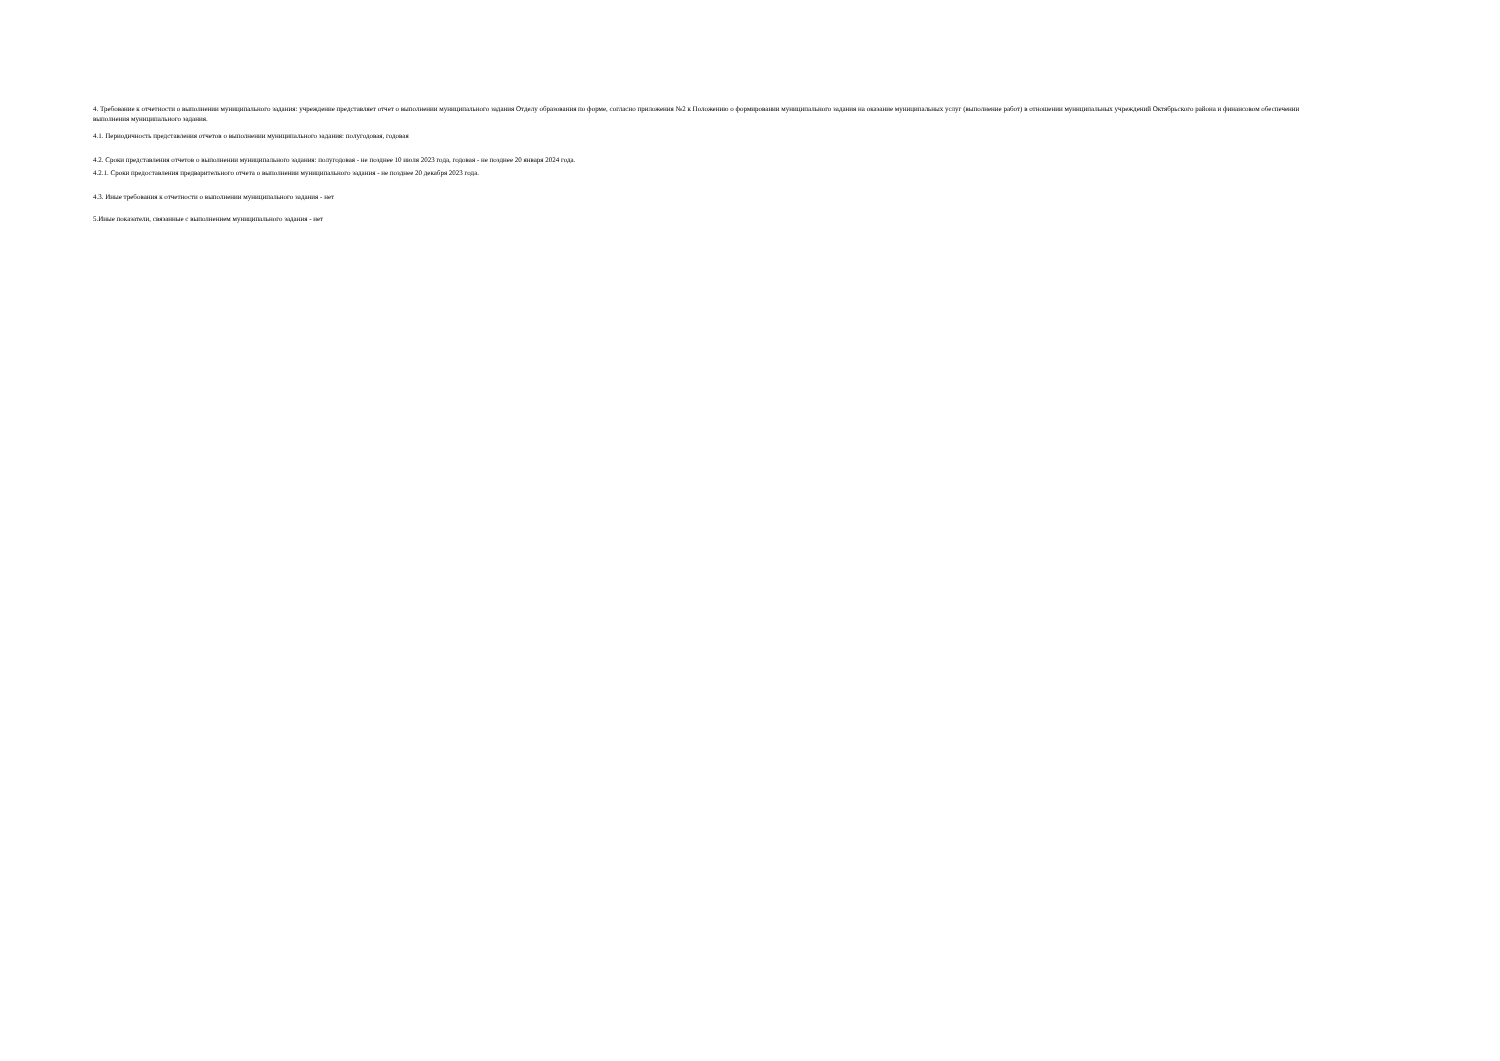4. Требование к отчетности о выполнении муниципального задания: учреждение представляет отчет о выполнении муниципального задания Отделу образования по форме, согласно приложения №2 к Положению о формировании муниципального задания на оказание муниципальных услуг (выполнение работ) в отношении муниципальных учреждений Октябрьского района и финансовом обеспечении выполнения муниципального задания.
4.1. Периодичность представления отчетов о выполнении муниципального задания: полугодовая, годовая
4.2. Сроки представления отчетов о выполнении муниципального задания: полугодовая - не позднее 10 июля 2023 года, годовая - не позднее 20 января 2024 года.
4.2.1. Сроки предоставления предварительного отчета о выполнении муниципального задания - не позднее 20 декабря 2023 года.
4.3. Иные требования к отчетности о выполнении муниципального задания - нет
5.Иные показатели, связанные с выполнением муниципального задания - нет